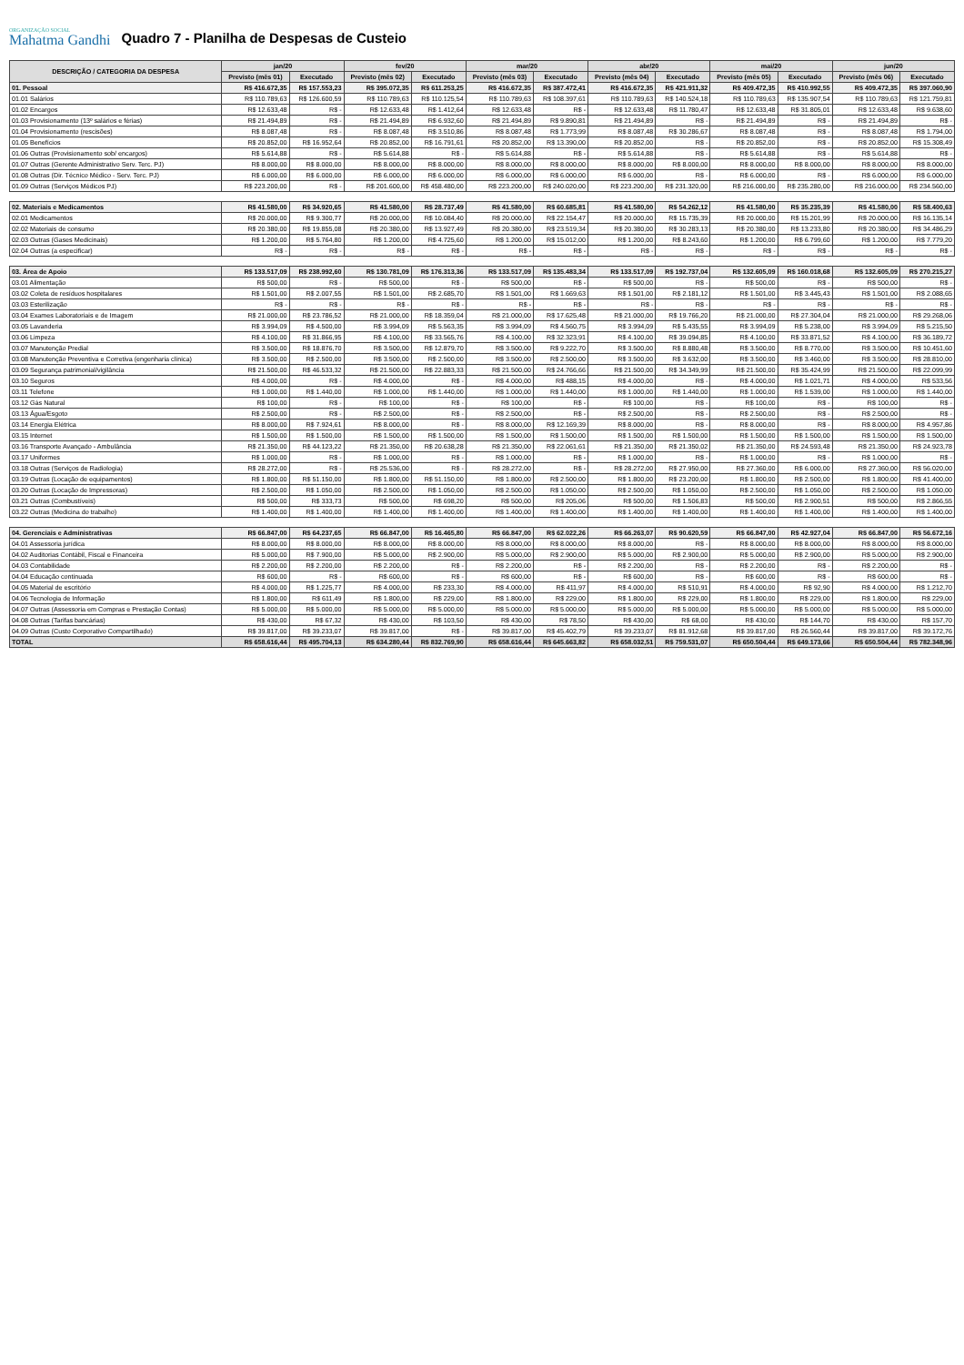ORGANIZAÇÃO SOCIAL
Mahatma Gandhi
Quadro 7 - Planilha de Despesas de Custeio
| DESCRIÇÃO / CATEGORIA DA DESPESA | jan/20 | | fev/20 | | mar/20 | | abr/20 | | mai/20 | | jun/20 | |
| --- | --- | --- | --- | --- | --- | --- | --- | --- | --- | --- | --- | --- |
| | Previsto (mês 01) | Executado | Previsto (mês 02) | Executado | Previsto (mês 03) | Executado | Previsto (mês 04) | Executado | Previsto (mês 05) | Executado | Previsto (mês 06) | Executado |
| 01. Pessoal | R$ 416.672,35 | R$ 157.553,23 | R$ 395.072,35 | R$ 611.253,25 | R$ 416.672,35 | R$ 387.472,41 | R$ 416.672,35 | R$ 421.911,32 | R$ 409.472,35 | R$ 410.992,55 | R$ 409.472,35 | R$ 397.060,90 |
| 01.01 Salários | R$ 110.789,63 | R$ 126.600,59 | R$ 110.789,63 | R$ 110.125,54 | R$ 110.789,63 | R$ 108.397,61 | R$ 110.789,63 | R$ 140.524,18 | R$ 110.789,63 | R$ 135.907,54 | R$ 110.789,63 | R$ 121.759,81 |
| 01.02 Encargos | R$ 12.633,48 | R$ - | R$ 12.633,48 | R$ 1.412,64 | R$ 12.633,48 | R$ - | R$ 12.633,48 | R$ 11.780,47 | R$ 12.633,48 | R$ 31.805,01 | R$ 12.633,48 | R$ 9.638,60 |
| 01.03 Provisionamento (13º salários e férias) | R$ 21.494,89 | R$ - | R$ 21.494,89 | R$ 6.932,60 | R$ 21.494,89 | R$ 9.890,81 | R$ 21.494,89 | R$ - | R$ 21.494,89 | R$ - | R$ 21.494,89 | R$ - |
| 01.04 Provisionamento (rescisões) | R$ 8.087,48 | R$ - | R$ 8.087,48 | R$ 3.510,86 | R$ 8.087,48 | R$ 1.773,99 | R$ 8.087,48 | R$ 30.286,67 | R$ 8.087,48 | R$ - | R$ 8.087,48 | R$ 1.794,00 |
| 01.05 Benefícios | R$ 20.852,00 | R$ 16.952,64 | R$ 20.852,00 | R$ 16.791,61 | R$ 20.852,00 | R$ 13.390,00 | R$ 20.852,00 | R$ - | R$ 20.852,00 | R$ - | R$ 20.852,00 | R$ 15.308,49 |
| 01.06 Outras (Provisionamento sob/ encargos) | R$ 5.614,88 | R$ - | R$ 5.614,88 | R$ - | R$ 5.614,88 | R$ - | R$ 5.614,88 | R$ - | R$ 5.614,88 | R$ - | R$ 5.614,88 | R$ - |
| 01.07 Outras (Gerente Administrativo Serv. Terc. PJ) | R$ 8.000,00 | R$ 8.000,00 | R$ 8.000,00 | R$ 8.000,00 | R$ 8.000,00 | R$ 8.000,00 | R$ 8.000,00 | R$ 8.000,00 | R$ 8.000,00 | R$ 8.000,00 | R$ 8.000,00 | R$ 8.000,00 |
| 01.08 Outras (Dir. Técnico Médico - Serv. Terc. PJ) | R$ 6.000,00 | R$ 6.000,00 | R$ 6.000,00 | R$ 6.000,00 | R$ 6.000,00 | R$ 6.000,00 | R$ 6.000,00 | R$ - | R$ 6.000,00 | R$ - | R$ 6.000,00 | R$ 6.000,00 |
| 01.09 Outras (Serviços Médicos PJ) | R$ 223.200,00 | R$ - | R$ 201.600,00 | R$ 458.480,00 | R$ 223.200,00 | R$ 240.020,00 | R$ 223.200,00 | R$ 231.320,00 | R$ 216.000,00 | R$ 235.280,00 | R$ 216.000,00 | R$ 234.560,00 |
| 02. Materiais e Medicamentos | R$ 41.580,00 | R$ 34.920,65 | R$ 41.580,00 | R$ 28.737,49 | R$ 41.580,00 | R$ 60.685,81 | R$ 41.580,00 | R$ 54.262,12 | R$ 41.580,00 | R$ 35.235,39 | R$ 41.580,00 | R$ 58.400,63 |
| 02.01 Medicamentos | R$ 20.000,00 | R$ 9.300,77 | R$ 20.000,00 | R$ 10.084,40 | R$ 20.000,00 | R$ 22.154,47 | R$ 20.000,00 | R$ 15.735,39 | R$ 20.000,00 | R$ 15.201,99 | R$ 20.000,00 | R$ 16.135,14 |
| 02.02 Materiais de consumo | R$ 20.380,00 | R$ 19.855,08 | R$ 20.380,00 | R$ 13.927,49 | R$ 20.380,00 | R$ 23.519,34 | R$ 20.380,00 | R$ 30.283,13 | R$ 20.380,00 | R$ 13.233,80 | R$ 20.380,00 | R$ 34.486,29 |
| 02.03 Outras (Gases Medicinais) | R$ 1.200,00 | R$ 5.764,80 | R$ 1.200,00 | R$ 4.725,60 | R$ 1.200,00 | R$ 15.012,00 | R$ 1.200,00 | R$ 8.243,60 | R$ 1.200,00 | R$ 6.799,60 | R$ 1.200,00 | R$ 7.779,20 |
| 02.04 Outras (a especificar) | R$ - | R$ - | R$ - | R$ - | R$ - | R$ - | R$ - | R$ - | R$ - | R$ - | R$ - | R$ - |
| 03. Área de Apoio | R$ 133.517,09 | R$ 238.992,60 | R$ 130.781,09 | R$ 176.313,36 | R$ 133.517,09 | R$ 135.483,34 | R$ 133.517,09 | R$ 192.737,04 | R$ 132.605,09 | R$ 160.018,68 | R$ 132.605,09 | R$ 270.215,27 |
| 03.01 Alimentação | R$ 500,00 | R$ - | R$ 500,00 | R$ - | R$ 500,00 | R$ - | R$ 500,00 | R$ - | R$ 500,00 | R$ - | R$ 500,00 | R$ - |
| 03.02 Coleta de resíduos hospitalares | R$ 1.501,00 | R$ 2.007,55 | R$ 1.501,00 | R$ 2.685,70 | R$ 1.501,00 | R$ 1.669,63 | R$ 1.501,00 | R$ 2.181,12 | R$ 1.501,00 | R$ 3.445,43 | R$ 1.501,00 | R$ 2.088,65 |
| 03.03 Esterilização | R$ - | R$ - | R$ - | R$ - | R$ - | R$ - | R$ - | R$ - | R$ - | R$ - | R$ - | R$ - |
| 03.04 Exames Laboratoriais e de Imagem | R$ 21.000,00 | R$ 23.786,52 | R$ 21.000,00 | R$ 18.359,04 | R$ 21.000,00 | R$ 17.625,48 | R$ 21.000,00 | R$ 19.766,20 | R$ 21.000,00 | R$ 27.304,04 | R$ 21.000,00 | R$ 29.268,06 |
| 03.05 Lavanderia | R$ 3.994,09 | R$ 4.500,00 | R$ 3.994,09 | R$ 5.563,35 | R$ 3.994,09 | R$ 4.560,75 | R$ 3.994,09 | R$ 5.435,55 | R$ 3.994,09 | R$ 5.238,00 | R$ 3.994,09 | R$ 5.215,50 |
| 03.06 Limpeza | R$ 4.100,00 | R$ 31.866,95 | R$ 4.100,00 | R$ 33.565,76 | R$ 4.100,00 | R$ 32.323,91 | R$ 4.100,00 | R$ 39.094,85 | R$ 4.100,00 | R$ 33.871,52 | R$ 4.100,00 | R$ 36.189,72 |
| 03.07 Manutenção Predial | R$ 3.500,00 | R$ 18.876,70 | R$ 3.500,00 | R$ 12.879,70 | R$ 3.500,00 | R$ 9.222,70 | R$ 3.500,00 | R$ 8.880,48 | R$ 3.500,00 | R$ 8.770,00 | R$ 3.500,00 | R$ 10.451,60 |
| 03.08 Manutenção Preventiva e Corretiva (engenharia clínica) | R$ 3.500,00 | R$ 2.500,00 | R$ 3.500,00 | R$ 2.500,00 | R$ 3.500,00 | R$ 2.500,00 | R$ 3.500,00 | R$ 3.632,00 | R$ 3.500,00 | R$ 3.460,00 | R$ 3.500,00 | R$ 28.810,00 |
| 03.09 Segurança patrimonial/vigilância | R$ 21.500,00 | R$ 46.533,32 | R$ 21.500,00 | R$ 22.883,33 | R$ 21.500,00 | R$ 24.766,66 | R$ 21.500,00 | R$ 34.349,99 | R$ 21.500,00 | R$ 35.424,99 | R$ 21.500,00 | R$ 22.099,99 |
| 03.10 Seguros | R$ 4.000,00 | R$ - | R$ 4.000,00 | R$ - | R$ 4.000,00 | R$ 488,15 | R$ 4.000,00 | R$ - | R$ 4.000,00 | R$ 1.021,71 | R$ 4.000,00 | R$ 533,56 |
| 03.11 Telefone | R$ 1.000,00 | R$ 1.440,00 | R$ 1.000,00 | R$ 1.440,00 | R$ 1.000,00 | R$ 1.440,00 | R$ 1.000,00 | R$ 1.440,00 | R$ 1.000,00 | R$ 1.539,00 | R$ 1.000,00 | R$ 1.440,00 |
| 03.12 Gás Natural | R$ 100,00 | R$ - | R$ 100,00 | R$ - | R$ 100,00 | R$ - | R$ 100,00 | R$ - | R$ 100,00 | R$ - | R$ 100,00 | R$ - |
| 03.13 Água/Esgoto | R$ 2.500,00 | R$ - | R$ 2.500,00 | R$ - | R$ 2.500,00 | R$ - | R$ 2.500,00 | R$ - | R$ 2.500,00 | R$ - | R$ 2.500,00 | R$ - |
| 03.14 Energia Elétrica | R$ 8.000,00 | R$ 7.924,61 | R$ 8.000,00 | R$ - | R$ 8.000,00 | R$ 12.169,39 | R$ 8.000,00 | R$ - | R$ 8.000,00 | R$ - | R$ 8.000,00 | R$ 4.957,86 |
| 03.15 Internet | R$ 1.500,00 | R$ 1.500,00 | R$ 1.500,00 | R$ 1.500,00 | R$ 1.500,00 | R$ 1.500,00 | R$ 1.500,00 | R$ 1.500,00 | R$ 1.500,00 | R$ 1.500,00 | R$ 1.500,00 | R$ 1.500,00 |
| 03.16 Transporte Avançado - Ambulância | R$ 21.350,00 | R$ 44.123,22 | R$ 21.350,00 | R$ 20.638,28 | R$ 21.350,00 | R$ 22.061,61 | R$ 21.350,00 | R$ 21.350,02 | R$ 21.350,00 | R$ 24.593,48 | R$ 21.350,00 | R$ 24.923,78 |
| 03.17 Uniformes | R$ 1.000,00 | R$ - | R$ 1.000,00 | R$ - | R$ 1.000,00 | R$ - | R$ 1.000,00 | R$ - | R$ 1.000,00 | R$ - | R$ 1.000,00 | R$ - |
| 03.18 Outras (Serviços de Radiologia) | R$ 28.272,00 | R$ - | R$ 25.536,00 | R$ - | R$ 28.272,00 | R$ - | R$ 28.272,00 | R$ 27.950,00 | R$ 27.360,00 | R$ 6.000,00 | R$ 27.360,00 | R$ 56.020,00 |
| 03.19 Outras (Locação de equipamentos) | R$ 1.800,00 | R$ 51.150,00 | R$ 1.800,00 | R$ 51.150,00 | R$ 1.800,00 | R$ 2.500,00 | R$ 1.800,00 | R$ 23.200,00 | R$ 1.800,00 | R$ 2.500,00 | R$ 1.800,00 | R$ 41.400,00 |
| 03.20 Outras (Locação de Impressoras) | R$ 2.500,00 | R$ 1.050,00 | R$ 2.500,00 | R$ 1.050,00 | R$ 2.500,00 | R$ 1.050,00 | R$ 2.500,00 | R$ 1.050,00 | R$ 2.500,00 | R$ 1.050,00 | R$ 2.500,00 | R$ 1.050,00 |
| 03.21 Outras (Combustíveis) | R$ 500,00 | R$ 333,73 | R$ 500,00 | R$ 698,20 | R$ 500,00 | R$ 205,06 | R$ 500,00 | R$ 1.506,83 | R$ 500,00 | R$ 2.900,51 | R$ 500,00 | R$ 2.866,55 |
| 03.22 Outras (Medicina do trabalho) | R$ 1.400,00 | R$ 1.400,00 | R$ 1.400,00 | R$ 1.400,00 | R$ 1.400,00 | R$ 1.400,00 | R$ 1.400,00 | R$ 1.400,00 | R$ 1.400,00 | R$ 1.400,00 | R$ 1.400,00 | R$ 1.400,00 |
| 04. Gerenciais e Administrativas | R$ 66.847,00 | R$ 64.237,65 | R$ 66.847,00 | R$ 16.465,80 | R$ 66.847,00 | R$ 62.022,26 | R$ 66.263,07 | R$ 90.620,59 | R$ 66.847,00 | R$ 42.927,04 | R$ 66.847,00 | R$ 56.672,16 |
| 04.01 Assessoria jurídica | R$ 8.000,00 | R$ 8.000,00 | R$ 8.000,00 | R$ 8.000,00 | R$ 8.000,00 | R$ 8.000,00 | R$ 8.000,00 | R$ - | R$ 8.000,00 | R$ 8.000,00 | R$ 8.000,00 | R$ 8.000,00 |
| 04.02 Auditorias Contábil, Fiscal e Financeira | R$ 5.000,00 | R$ 7.900,00 | R$ 5.000,00 | R$ 2.900,00 | R$ 5.000,00 | R$ 2.900,00 | R$ 5.000,00 | R$ 2.900,00 | R$ 5.000,00 | R$ 2.900,00 | R$ 5.000,00 | R$ 2.900,00 |
| 04.03 Contabilidade | R$ 2.200,00 | R$ 2.200,00 | R$ 2.200,00 | R$ - | R$ 2.200,00 | R$ - | R$ 2.200,00 | R$ - | R$ 2.200,00 | R$ - | R$ 2.200,00 | R$ - |
| 04.04 Educação continuada | R$ 600,00 | R$ - | R$ 600,00 | R$ - | R$ 600,00 | R$ - | R$ 600,00 | R$ - | R$ 600,00 | R$ - | R$ 600,00 | R$ - |
| 04.05 Material de escritório | R$ 4.000,00 | R$ 1.225,77 | R$ 4.000,00 | R$ 233,30 | R$ 4.000,00 | R$ 411,97 | R$ 4.000,00 | R$ 510,91 | R$ 4.000,00 | R$ 92,90 | R$ 4.000,00 | R$ 1.212,70 |
| 04.06 Tecnologia de Informação | R$ 1.800,00 | R$ 611,49 | R$ 1.800,00 | R$ 229,00 | R$ 1.800,00 | R$ 229,00 | R$ 1.800,00 | R$ 229,00 | R$ 1.800,00 | R$ 229,00 | R$ 1.800,00 | R$ 229,00 |
| 04.07 Outras (Assessoria em Compras e Prestação Contas) | R$ 5.000,00 | R$ 5.000,00 | R$ 5.000,00 | R$ 5.000,00 | R$ 5.000,00 | R$ 5.000,00 | R$ 5.000,00 | R$ 5.000,00 | R$ 5.000,00 | R$ 5.000,00 | R$ 5.000,00 | R$ 5.000,00 |
| 04.08 Outras (Tarifas bancárias) | R$ 430,00 | R$ 67,32 | R$ 430,00 | R$ 103,50 | R$ 430,00 | R$ 78,50 | R$ 430,00 | R$ 68,00 | R$ 430,00 | R$ 144,70 | R$ 430,00 | R$ 157,70 |
| 04.09 Outras (Custo Corporativo Compartilhado) | R$ 39.817,00 | R$ 39.233,07 | R$ 39.817,00 | R$ - | R$ 39.817,00 | R$ 45.402,79 | R$ 39.233,07 | R$ 81.912,68 | R$ 39.817,00 | R$ 26.560,44 | R$ 39.817,00 | R$ 39.172,76 |
| TOTAL | R$ 658.616,44 | R$ 495.704,13 | R$ 634.280,44 | R$ 832.769,90 | R$ 658.616,44 | R$ 645.663,82 | R$ 658.032,51 | R$ 759.531,07 | R$ 650.504,44 | R$ 649.173,66 | R$ 650.504,44 | R$ 782.348,96 |